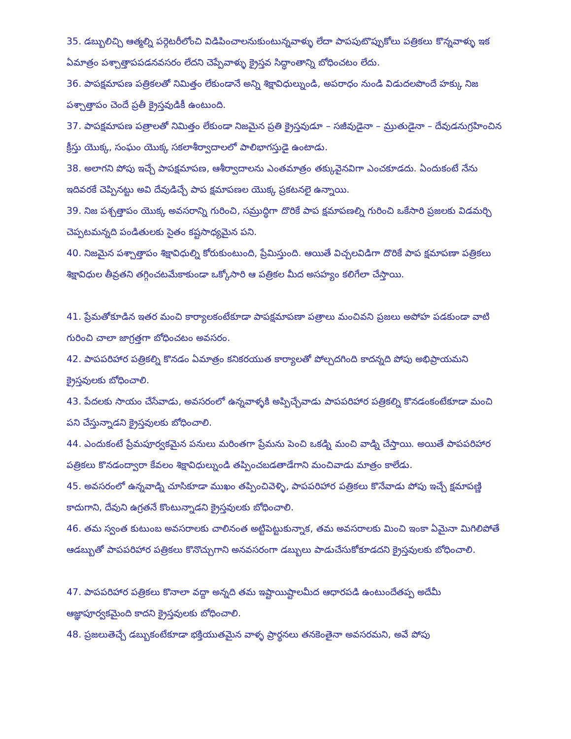35. డబ్బులిచ్చి ఆత్మల్ని పర్గెటరీలోంచి విడిపించాలనుకుంటున్నవాళ్ళు లేదా పాపపుటొప్పుకోలు పత్రికలు కొన్నవాళ్ళు ఇక ఏమాత్రం పశ్చాత్తాపపడనవసరం లేదని చెప్పేవాళ్ళు క్రైస్తవ సిద్ధాంతాన్ని బోధించటం లేదు.
36. పాపక్షమాపణ పత్రికలతో నిమిత్తం లేకుండానే అన్ని శిక్షావిధుల్నుండి, అపరాధం నుండి విడుదలపొందే హక్కు నిజ పశ్చాత్తాపం చెందే ప్రతీ క్రైస్తవుడికీ ఉంటుంది.
37. పాపక్షమాపణ పత్రాలతో నిమిత్తం లేకుండా నిజమైన ప్రతి క్రైస్తవుడూ – సజీవుడైనా – మ్రుతుడైనా – దేవుడనుగ్రహించిన క్రీస్తు యొక్క, సంఘం యొక్క సకలాశీర్వాదాలలో పాలిభాగస్తుడై ఉంటాడు.
38. అలాగని పోపు ఇచ్చే పాపక్షమాపణ, ఆశీర్వాదాలను ఎంతమాత్రం తక్కువైనవిగా ఎంచకూడదు. ఏందుకంటే నేను ఇదివరకే చెప్పినట్టు అవి దేవుడిచ్చే పాప క్షమాపణల యొక్క ప్రకటనలై ఉన్నాయి.
39. నిజ పశ్చత్తాపం యొక్క అవసరాన్ని గురించి, సమ్రుద్ధిగా దొరికే పాప క్షమాపణల్ని గురించి ఒకేసారి ప్రజలకు విడమర్చి చెప్పటమన్నది పండితులకు సైతం కష్టసాధ్యమైన పని.
40. నిజమైన పశ్చాత్తాపం శిక్షావిధుల్ని కోరుకుంటుంది, ప్రేమిస్తుంది. ఆయితే విచ్చలవిడిగా దొరికే పాప క్షమాపణా పత్రికలు శిక్షావిధుల తీవ్రతని తగ్గించటమేకాకుండా ఒక్కోసారి ఆ పత్రికల మీద అసహ్యం కలిగేలా చేస్తాయి.
41. ప్రేమతోకూడిన ఇతర మంచి కార్యాలకంటేకూడా పాపక్షమాపణా పత్రాలు మంచివని ప్రజలు అపోహ పడకుండా వాటి గురించి చాలా జాగ్రత్తగా బోధించటం అవసరం.
42. పాపపరిహార పత్రికల్ని కొనడం ఏమాత్రం కనికరయుత కార్యాలతో పోల్చదగింది కాదన్నది పోపు అభిప్రాయమని క్రైస్తవులకు బోధించాలి.
43. పేదలకు సాయం చేసేవాడు, అవసరంలో ఉన్నవాళ్ళకి అప్పిచ్చేవాడు పాపపరిహార పత్రికల్ని కొనడంకంటేకూడా మంచి పని చేస్తున్నాడని క్రైస్తవులకు బోధించాలి.
44. ఎందుకంటే ప్రేమపూర్వకమైన పనులు మరింతగా ప్రేమను పెంచి ఒకడ్ని మంచి వాడ్ని చేస్తాయి. అయితే పాపపరిహార పత్రికలు కొనడంద్వారా కేవలం శిక్షావిధుల్నుండి తప్పించబడతాడేగాని మంచివాడు మాత్రం కాలేడు.
45. అవసరంలో ఉన్నవాడ్ని చూసికూడా ముఖం తప్పించివెళ్ళి, పాపపరిహార పత్రికలు కొనేవాడు పోపు ఇచ్చే క్షమాపణ్ణి కాదుగాని, దేవుని ఉగ్రతనే కొంటున్నాడని క్రైస్తవులకు బోధించాలి.
46. తమ స్వంత కుటుంబ అవసరాలకు చాలినంత అట్టిపెట్టుకున్నాక, తమ అవసరాలకు మించి ఇంకా ఏమైనా మిగిలిపోతే ఆడబ్బుతో పాపపరిహార పత్రికలు కొనొచ్చుగాని అనవసరంగా డబ్బులు పాడుచేసుకోకూడదని క్రైస్తవులకు బోధించాలి.
47. పాపపరిహార పత్రికలు కొనాలా వద్దా అన్నది తమ ఇష్టాయిష్టాలమీద ఆధారపడి ఉంటుందేతప్ప అదేమీ ఆజ్ఞాపూర్వకమైంది కాదని క్రైస్తవులకు బోధించాలి.
48. ప్రజలుతెచ్చే డబ్బుకంటేకూడా భక్తియుతమైన వాళ్ళ ప్రార్థనలు తనకెంతైనా అవసరమని, అవే పోపు